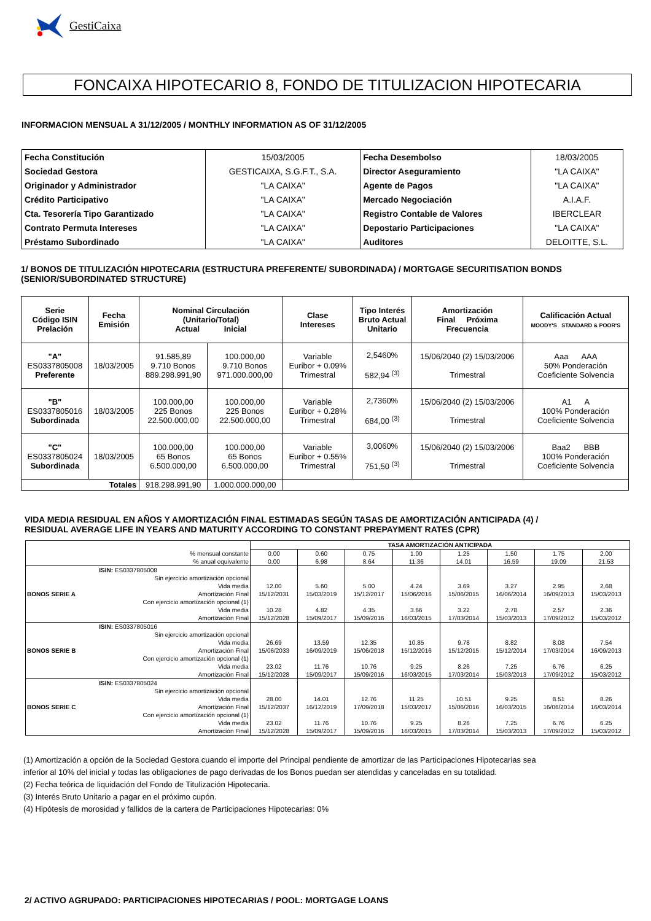GestiCaixa
FONCAIXA HIPOTECARIO 8, FONDO DE TITULIZACION HIPOTECARIA
INFORMACION MENSUAL A 31/12/2005 / MONTHLY INFORMATION AS OF 31/12/2005
| Fecha Constitución | 15/03/2005 | Fecha Desembolso | 18/03/2005 |
| Sociedad Gestora | GESTICAIXA, S.G.F.T., S.A. | Director Aseguramiento | "LA CAIXA" |
| Originador y Administrador | "LA CAIXA" | Agente de Pagos | "LA CAIXA" |
| Crédito Participativo | "LA CAIXA" | Mercado Negociación | A.I.A.F. |
| Cta. Tesorería Tipo Garantizado | "LA CAIXA" | Registro Contable de Valores | IBERCLEAR |
| Contrato Permuta Intereses | "LA CAIXA" | Depostario Participaciones | "LA CAIXA" |
| Préstamo Subordinado | "LA CAIXA" | Auditores | DELOITTE, S.L. |
1/ BONOS DE TITULIZACIÓN HIPOTECARIA (ESTRUCTURA PREFERENTE/ SUBORDINADA) / MORTGAGE SECURITISATION BONDS
(SENIOR/SUBORDINATED STRUCTURE)
| Serie Código ISIN Prelación | Fecha Emisión | Nominal Circulación (Unitario/Total) Actual Inicial | | Clase Intereses | Tipo Interés Bruto Actual Unitario | Amortización Final Próxima Frecuencia | Calificación Actual MOODY'S STANDARD & POOR'S |
| --- | --- | --- | --- | --- | --- | --- | --- |
| "A" ES0337805008 Preferente | 18/03/2005 | 91.585,89 9.710 Bonos 889.298.991,90 | 100.000,00 9.710 Bonos 971.000.000,00 | Variable Euribor + 0.09% Trimestral | 2,5460% 582,94 <sup>(3)</sup> | 15/06/2040 (2) 15/03/2006 Trimestral | Aaa AAA 50% Ponderación Coeficiente Solvencia |
| "B" ES0337805016 Subordinada | 18/03/2005 | 100.000,00 225 Bonos 22.500.000,00 | 100.000,00 225 Bonos 22.500.000,00 | Variable Euribor + 0.28% Trimestral | 2,7360% 684,00 <sup>(3)</sup> | 15/06/2040 (2) 15/03/2006 Trimestral | A1 A 100% Ponderación Coeficiente Solvencia |
| "C" ES0337805024 Subordinada | 18/03/2005 | 100.000,00 65 Bonos 6.500.000,00 | 100.000,00 65 Bonos 6.500.000,00 | Variable Euribor + 0.55% Trimestral | 3,0060% 751,50 <sup>(3)</sup> | 15/06/2040 (2) 15/03/2006 Trimestral | Baa2 BBB 100% Ponderación Coeficiente Solvencia |
| Totales | | 918.298.991,90 | 1.000.000.000,00 | | | | |
VIDA MEDIA RESIDUAL EN AÑOS Y AMORTIZACIÓN FINAL ESTIMADAS SEGÚN TASAS DE AMORTIZACIÓN ANTICIPADA (4) /
RESIDUAL AVERAGE LIFE IN YEARS AND MATURITY ACCORDING TO CONSTANT PREPAYMENT RATES (CPR)
| | | TASA AMORTIZACIÓN ANTICIPADA | | | | | | | |
| | % mensual constante % anual equivalente | 0.00 0.00 | 0.60 6.98 | 0.75 8.64 | 1.00 11.36 | 1.25 14.01 | 1.50 16.59 | 1.75 19.09 | 2.00 21.53 |
| BONOS SERIE A | ISIN: ES0337805008 Sin ejercicio amortización opcional Vida media Amortización Final Con ejercicio amortización opcional (1) Vida media Amortización Final | 12.00 15/12/2031 10.28 15/12/2028 | 5.60 15/03/2019 4.82 15/09/2017 | 5.00 15/12/2017 4.35 15/09/2016 | 4.24 15/06/2016 3.66 16/03/2015 | 3.69 15/06/2015 3.22 17/03/2014 | 3.27 16/06/2014 2.78 15/03/2013 | 2.95 16/09/2013 2.57 17/09/2012 | 2.68 15/03/2013 2.36 15/03/2012 |
| BONOS SERIE B | ISIN: ES0337805016 Sin ejercicio amortización opcional Vida media Amortización Final Con ejercicio amortización opcional (1) Vida media Amortización Final | 26.69 15/06/2033 23.02 15/12/2028 | 13.59 16/09/2019 11.76 15/09/2017 | 12.35 15/06/2018 10.76 15/09/2016 | 10.85 15/12/2016 9.25 16/03/2015 | 9.78 15/12/2015 8.26 17/03/2014 | 8.82 15/12/2014 7.25 15/03/2013 | 8.08 17/03/2014 6.76 17/09/2012 | 7.54 16/09/2013 6.25 15/03/2012 |
| BONOS SERIE C | ISIN: ES0337805024 Sin ejercicio amortización opcional Vida media Amortización Final Con ejercicio amortización opcional (1) Vida media Amortización Final | 28.00 15/12/2037 23.02 15/12/2028 | 14.01 16/12/2019 11.76 15/09/2017 | 12.76 17/09/2018 10.76 15/09/2016 | 11.25 15/03/2017 9.25 16/03/2015 | 10.51 15/06/2016 8.26 17/03/2014 | 9.25 16/03/2015 7.25 15/03/2013 | 8.51 16/06/2014 6.76 17/09/2012 | 8.26 16/03/2014 6.25 15/03/2012 |
(1) Amortización a opción de la Sociedad Gestora cuando el importe del Principal pendiente de amortizar de las Participaciones Hipotecarias sea
inferior al 10% del inicial y todas las obligaciones de pago derivadas de los Bonos puedan ser atendidas y canceladas en su totalidad.
(2) Fecha teórica de liquidación del Fondo de Titulización Hipotecaria.
(3) Interés Bruto Unitario a pagar en el próximo cupón.
(4) Hipótesis de morosidad y fallidos de la cartera de Participaciones Hipotecarias: 0%
2/ ACTIVO AGRUPADO: PARTICIPACIONES HIPOTECARIAS / POOL: MORTGAGE LOANS